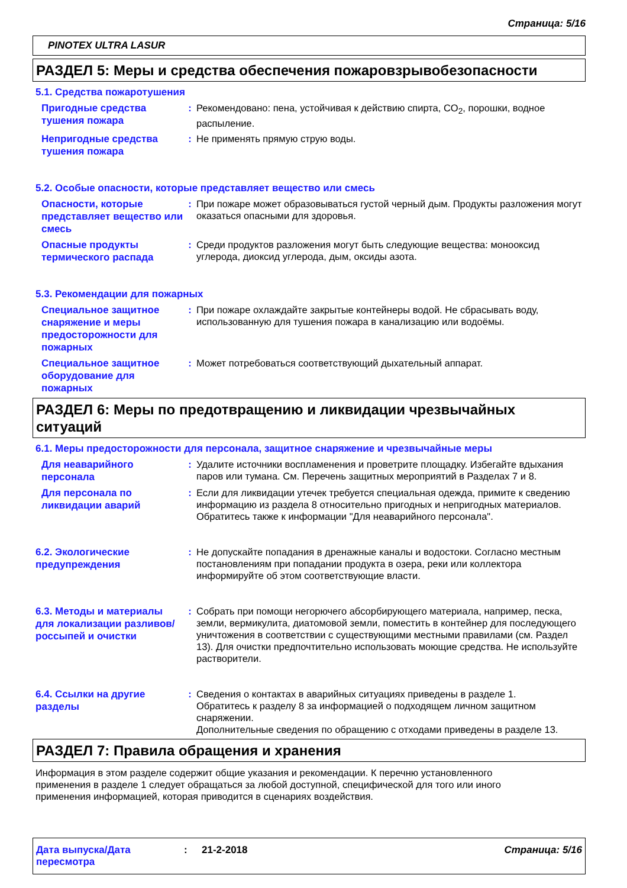Страница: 5/16
PINOTEX ULTRA LASUR
РАЗДЕЛ 5: Меры и средства обеспечения пожаровзрывобезопасности
5.1. Средства пожаротушения
Пригодные средства тушения пожара
: Рекомендовано: пена, устойчивая к действию спирта, CO<sub>2</sub>, порошки, водное распыление.
Непригодные средства тушения пожара
: Не применять прямую струю воды.
5.2. Особые опасности, которые представляет вещество или смесь
Опасности, которые представляет вещество или смесь
: При пожаре может образовываться густой черный дым. Продукты разложения могут оказаться опасными для здоровья.
Опасные продукты термического распада
: Среди продуктов разложения могут быть следующие вещества: монооксид углерода, диоксид углерода, дым, оксиды азота.
5.3. Рекомендации для пожарных
Специальное защитное снаряжение и меры предосторожности для пожарных
: При пожаре охлаждайте закрытые контейнеры водой. Не сбрасывать воду, использованную для тушения пожара в канализацию или водоёмы.
Специальное защитное оборудование для пожарных
: Может потребоваться соответствующий дыхательный аппарат.
РАЗДЕЛ 6: Меры по предотвращению и ликвидации чрезвычайных ситуаций
6.1. Меры предосторожности для персонала, защитное снаряжение и чрезвычайные меры
Для неаварийного персонала
: Удалите источники воспламенения и проветрите площадку. Избегайте вдыхания паров или тумана. См. Перечень защитных мероприятий в Разделах 7 и 8.
Для персонала по ликвидации аварий
: Если для ликвидации утечек требуется специальная одежда, примите к сведению информацию из раздела 8 относительно пригодных и непригодных материалов. Обратитесь также к информации "Для неаварийного персонала".
6.2. Экологические предупреждения
: Не допускайте попадания в дренажные каналы и водостоки. Согласно местным постановлениям при попадании продукта в озера, реки или коллектора информируйте об этом соответствующие власти.
6.3. Методы и материалы для локализации разливов/россыпей и очистки
: Собрать при помощи негорючего абсорбирующего материала, например, песка, земли, вермикулита, диатомовой земли, поместить в контейнер для последующего уничтожения в соответствии с существующими местными правилами (см. Раздел 13). Для очистки предпочтительно использовать моющие средства. Не используйте растворители.
6.4. Ссылки на другие разделы
: Сведения о контактах в аварийных ситуациях приведены в разделе 1.
Обратитесь к разделу 8 за информацией о подходящем личном защитном снаряжении.
Дополнительные сведения по обращению с отходами приведены в разделе 13.
РАЗДЕЛ 7: Правила обращения и хранения
Информация в этом разделе содержит общие указания и рекомендации. К перечню установленного применения в разделе 1 следует обращаться за любой доступной, специфической для того или иного применения информацией, которая приводится в сценариях воздействия.
Дата выпуска/Дата пересмотра
: 21-2-2018 Страница: 5/16